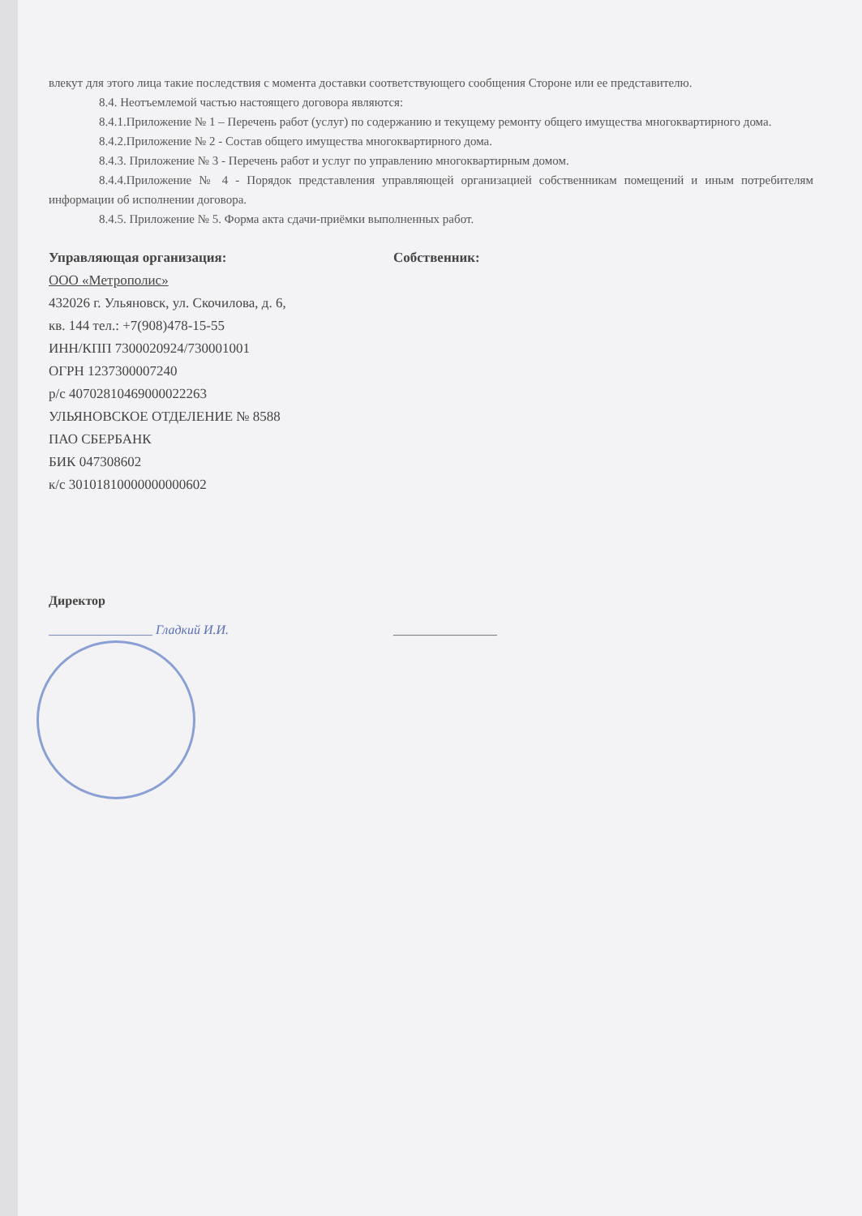влекут для этого лица такие последствия с момента доставки соответствующего сообщения Стороне или ее представителю.
8.4. Неотъемлемой частью настоящего договора являются:
8.4.1.Приложение № 1 – Перечень работ (услуг) по содержанию и текущему ремонту общего имущества многоквартирного дома.
8.4.2.Приложение № 2 - Состав общего имущества многоквартирного дома.
8.4.3. Приложение № 3 - Перечень работ и услуг по управлению многоквартирным домом.
8.4.4.Приложение № 4 - Порядок представления управляющей организацией собственникам помещений и иным потребителям информации об исполнении договора.
8.4.5. Приложение № 5. Форма акта сдачи-приёмки выполненных работ.
Управляющая организация:
ООО «Метрополис»
432026 г. Ульяновск, ул. Скочилова, д. 6,
кв. 144 тел.: +7(908)478-15-55
ИНН/КПП 7300020924/730001001
ОГРН 1237300007240
р/с 40702810469000022263
УЛЬЯНОВСКОЕ ОТДЕЛЕНИЕ № 8588
ПАО СБЕРБАНК
БИК 047308602
к/с 30101810000000000602
Собственник:
Директор
________________ Гладкий И.И.
________________